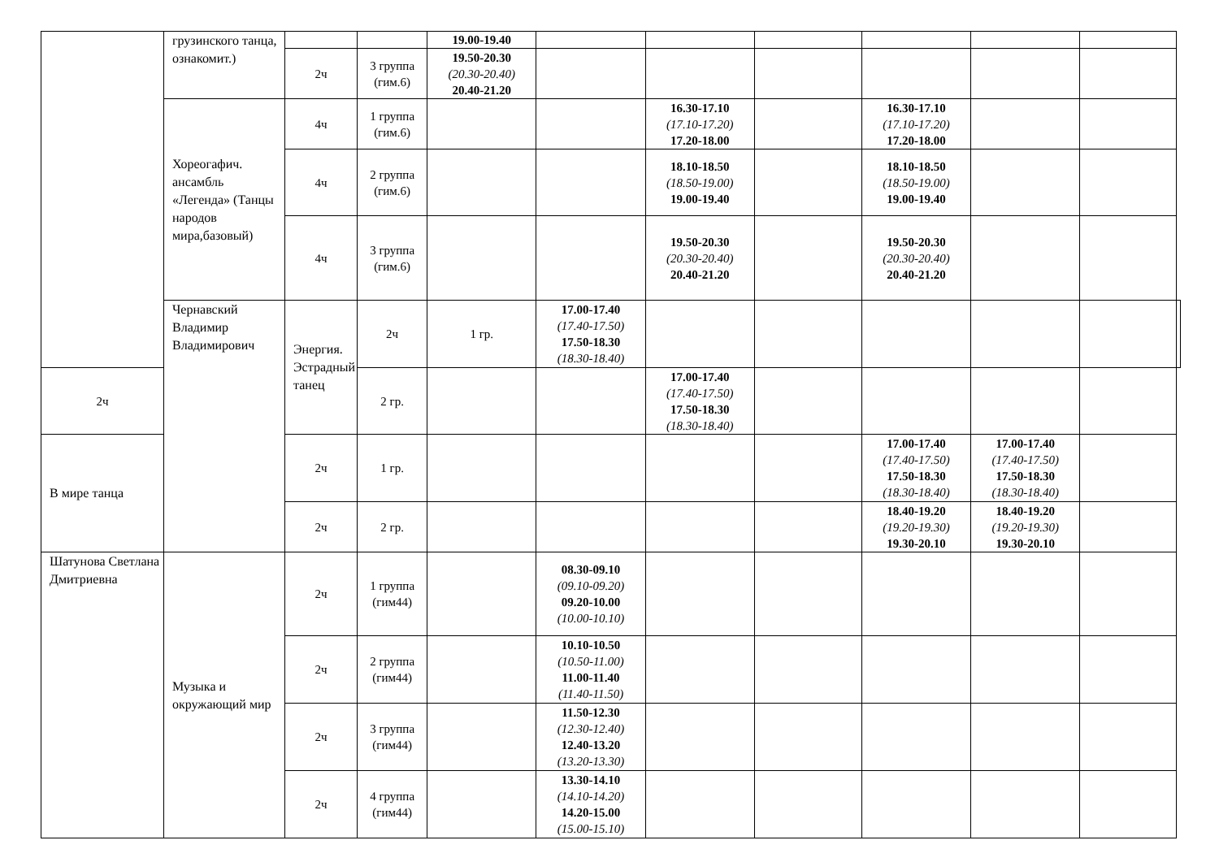| | грузинского танца, ознакомит.) | | | 19.00-19.40 | | | | | | | |
| | | 2ч | 3 группа (гим.6) | 19.50-20.30 (20.30-20.40) 20.40-21.20 | | | | | | | |
| | Хореогафич. ансамбль «Легенда» (Танцы народов мира,базовый) | 4ч | 1 группа (гим.6) | | | 16.30-17.10 (17.10-17.20) 17.20-18.00 | | 16.30-17.10 (17.10-17.20) 17.20-18.00 | | | |
| | | 4ч | 2 группа (гим.6) | | | 18.10-18.50 (18.50-19.00) 19.00-19.40 | | 18.10-18.50 (18.50-19.00) 19.00-19.40 | | | |
| | | 4ч | 3 группа (гим.6) | | | 19.50-20.30 (20.30-20.40) 20.40-21.20 | | 19.50-20.30 (20.30-20.40) 20.40-21.20 | | | |
| | Чернавский Владимир Владимирович | Энергия. Эстрадный танец | 2ч | 1 гр. | 17.00-17.40 (17.40-17.50) 17.50-18.30 (18.30-18.40) | | | | | | |
| 2ч | | | 2 гр. | | | 17.00-17.40 (17.40-17.50) 17.50-18.30 (18.30-18.40) | | | | | |
| В мире танца | | 2ч | 1 гр. | | | | | 17.00-17.40 (17.40-17.50) 17.50-18.30 (18.30-18.40) | 17.00-17.40 (17.40-17.50) 17.50-18.30 (18.30-18.40) | | |
| | | 2ч | 2 гр. | | | | | 18.40-19.20 (19.20-19.30) 19.30-20.10 | 18.40-19.20 (19.20-19.30) 19.30-20.10 | | |
| Шатунова Светлана Дмитриевна | Музыка и окружающий мир | 2ч | 1 группа (гим44) | | 08.30-09.10 (09.10-09.20) 09.20-10.00 (10.00-10.10) | | | | | | |
| | | 2ч | 2 группа (гим44) | | 10.10-10.50 (10.50-11.00) 11.00-11.40 (11.40-11.50) | | | | | | |
| | | 2ч | 3 группа (гим44) | | 11.50-12.30 (12.30-12.40) 12.40-13.20 (13.20-13.30) | | | | | | |
| | | 2ч | 4 группа (гим44) | | 13.30-14.10 (14.10-14.20) 14.20-15.00 (15.00-15.10) | | | | | | |